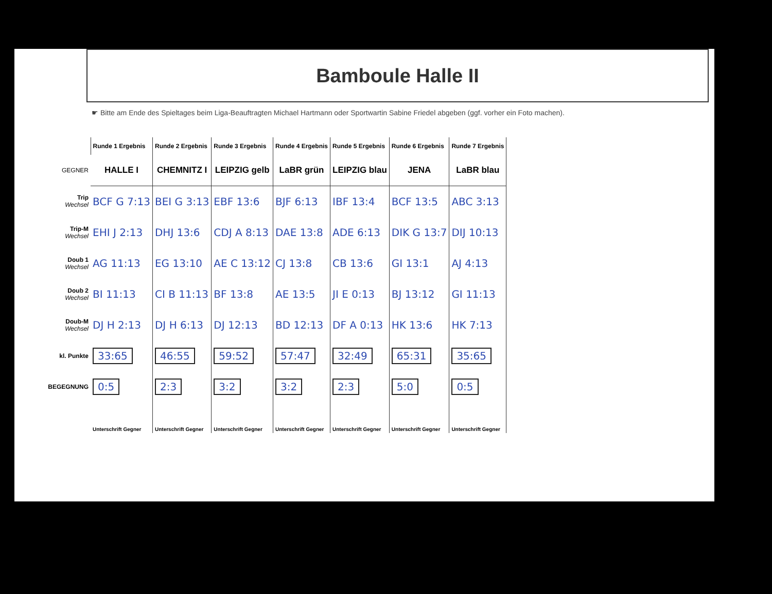Bamboule Halle II
☛ Bitte am Ende des Spieltages beim Liga-Beauftragten Michael Hartmann oder Sportwartin Sabine Friedel abgeben (ggf. vorher ein Foto machen).
| | Runde 1 Ergebnis | Runde 2 Ergebnis | Runde 3 Ergebnis | Runde 4 Ergebnis | Runde 5 Ergebnis | Runde 6 Ergebnis | Runde 7 Ergebnis |
| --- | --- | --- | --- | --- | --- | --- | --- |
| GEGNER | HALLE I | CHEMNITZ I | LEIPZIG gelb | LaBR grün | LEIPZIG blau | JENA | LaBR blau |
| Trip Wechsel | BCF G 7:13 | BEI G 3:13 | EBF 13:6 | BJF 6:13 | IBF 13:4 | BCF 13:5 | ABC 3:13 |
| Trip-M Wechsel | EHI J 2:13 | DHJ 13:6 | CDJ A 8:13 | DAE 13:8 | ADE 6:13 | DIK G 13:7 | DIJ 10:13 |
| Doub 1 Wechsel | AG 11:13 | EG 13:10 | AE C 13:12 | CJ 13:8 | CB 13:6 | GI 13:1 | AJ 4:13 |
| Doub 2 Wechsel | BI 11:13 | CI B 11:13 | BF 13:8 | AE 13:5 | JI E 0:13 | BJ 13:12 | GI 11:13 |
| Doub-M Wechsel | DJ H 2:13 | DJ H 6:13 | DJ 12:13 | BD 12:13 | DF A 0:13 | HK 13:6 | HK 7:13 |
| kl. Punkte | 33:65 | 46:55 | 59:52 | 57:47 | 32:49 | 65:31 | 35:65 |
| BEGEGNUNG | 0:5 | 2:3 | 3:2 | 3:2 | 2:3 | 5:0 | 0:5 |
| | Unterschrift Gegner | Unterschrift Gegner | Unterschrift Gegner | Unterschrift Gegner | Unterschrift Gegner | Unterschrift Gegner | Unterschrift Gegner |